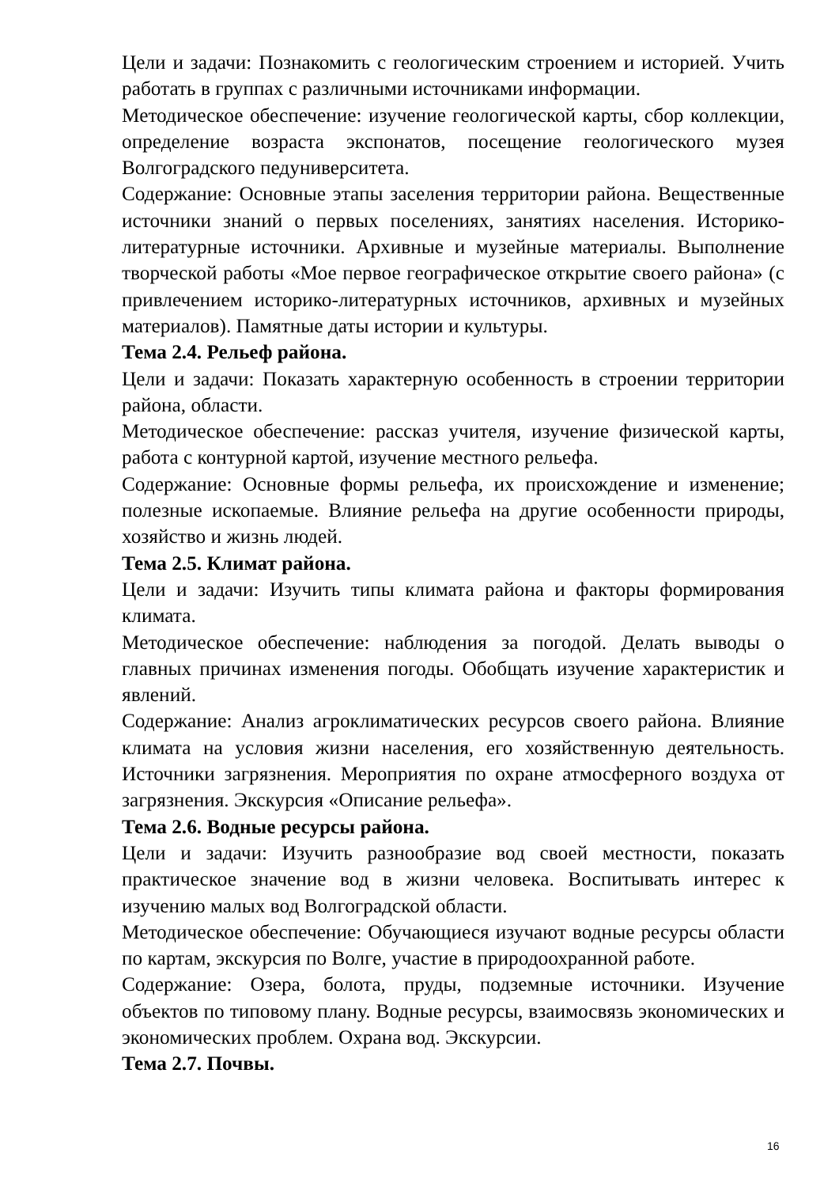Цели и задачи: Познакомить с геологическим строением и историей. Учить работать в группах с различными источниками информации.
Методическое обеспечение: изучение геологической карты, сбор коллекции, определение возраста экспонатов, посещение геологического музея Волгоградского педуниверситета.
Содержание: Основные этапы заселения территории района. Вещественные источники знаний о первых поселениях, занятиях населения. Историко-литературные источники. Архивные и музейные материалы. Выполнение творческой работы «Мое первое географическое открытие своего района» (с привлечением историко-литературных источников, архивных и музейных материалов). Памятные даты истории и культуры.
Тема 2.4. Рельеф района.
Цели и задачи: Показать характерную особенность в строении территории района, области.
Методическое обеспечение: рассказ учителя, изучение физической карты, работа с контурной картой, изучение местного рельефа.
Содержание: Основные формы рельефа, их происхождение и изменение; полезные ископаемые. Влияние рельефа на другие особенности природы, хозяйство и жизнь людей.
Тема 2.5. Климат района.
Цели и задачи: Изучить типы климата района и факторы формирования климата.
Методическое обеспечение: наблюдения за погодой. Делать выводы о главных причинах изменения погоды. Обобщать изучение характеристик и явлений.
Содержание: Анализ агроклиматических ресурсов своего района. Влияние климата на условия жизни населения, его хозяйственную деятельность. Источники загрязнения. Мероприятия по охране атмосферного воздуха от загрязнения. Экскурсия «Описание рельефа».
Тема 2.6. Водные ресурсы района.
Цели и задачи: Изучить разнообразие вод своей местности, показать практическое значение вод в жизни человека. Воспитывать интерес к изучению малых вод Волгоградской области.
Методическое обеспечение: Обучающиеся изучают водные ресурсы области по картам, экскурсия по Волге, участие в природоохранной работе.
Содержание: Озера, болота, пруды, подземные источники. Изучение объектов по типовому плану. Водные ресурсы, взаимосвязь экономических и экономических проблем. Охрана вод. Экскурсии.
Тема 2.7. Почвы.
16